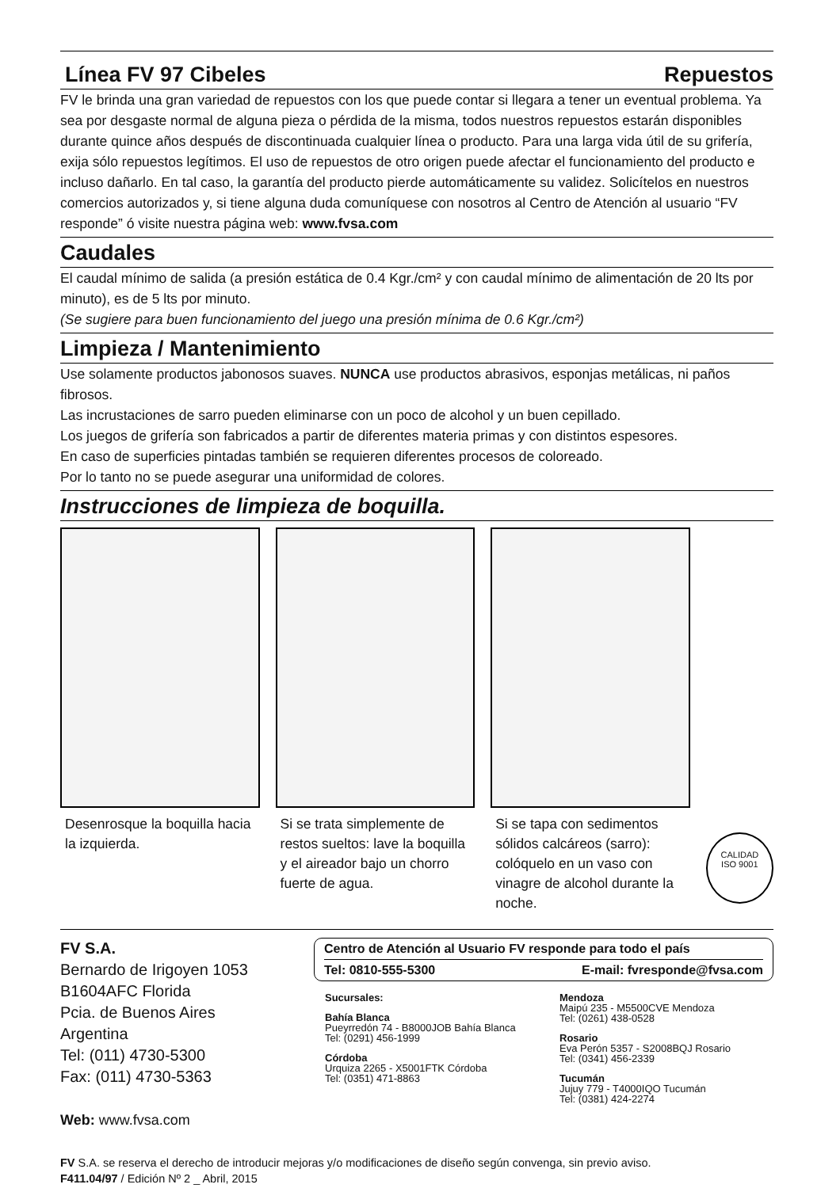Línea FV 97 Cibeles
Repuestos
FV le brinda una gran variedad de repuestos con los que puede contar si llegara a tener un eventual problema. Ya sea por desgaste normal de alguna pieza o pérdida de la misma, todos nuestros repuestos estarán disponibles durante quince años después de discontinuada cualquier línea o producto. Para una larga vida útil de su grifería, exija sólo repuestos legítimos. El uso de repuestos de otro origen puede afectar el funcionamiento del producto e incluso dañarlo. En tal caso, la garantía del producto pierde automáticamente su validez. Solicítelos en nuestros comercios autorizados y, si tiene alguna duda comuníquese con nosotros al Centro de Atención al usuario “FV responde” ó visite nuestra página web: www.fvsa.com
Caudales
El caudal mínimo de salida (a presión estática de 0.4 Kgr./cm² y con caudal mínimo de alimentación de 20 lts por minuto), es de 5 lts por minuto.
(Se sugiere para buen funcionamiento del juego una presión mínima de 0.6 Kgr./cm²)
Limpieza / Mantenimiento
Use solamente productos jabonosos suaves. NUNCA use productos abrasivos, esponjas metálicas, ni paños fibrosos.
Las incrustaciones de sarro pueden eliminarse con un poco de alcohol y un buen cepillado.
Los juegos de grifería son fabricados a partir de diferentes materia primas y con distintos espesores.
En caso de superficies pintadas también se requieren diferentes procesos de coloreado.
Por lo tanto no se puede asegurar una uniformidad de colores.
Instrucciones de limpieza de boquilla.
Desenrosque la boquilla hacia la izquierda.
Si se trata simplemente de restos sueltos: lave la boquilla y el aireador bajo un chorro fuerte de agua.
Si se tapa con sedimentos sólidos calcáreos (sarro): colóquelo en un vaso con vinagre de alcohol durante la noche.
CALIDAD
ISO 9001
FV S.A.
Bernardo de Irigoyen 1053
B1604AFC Florida
Pcia. de Buenos Aires
Argentina
Tel: (011) 4730-5300
Fax: (011) 4730-5363
Web: www.fvsa.com
Centro de Atención al Usuario FV responde para todo el país
Tel: 0810-555-5300 E-mail: fvresponde@fvsa.com
Sucursales:
Bahía Blanca
Pueyrredón 74 - B8000JOB Bahía Blanca
Tel: (0291) 456-1999
Córdoba
Urquiza 2265 - X5001FTK Córdoba
Tel: (0351) 471-8863
Mendoza
Maipú 235 - M5500CVE Mendoza
Tel: (0261) 438-0528
Rosario
Eva Perón 5357 - S2008BQJ Rosario
Tel: (0341) 456-2339
Tucumán
Jujuy 779 - T4000IQO Tucumán
Tel: (0381) 424-2274
FV S.A. se reserva el derecho de introducir mejoras y/o modificaciones de diseño según convenga, sin previo aviso.
F411.04/97 / Edición Nº 2 _ Abril, 2015